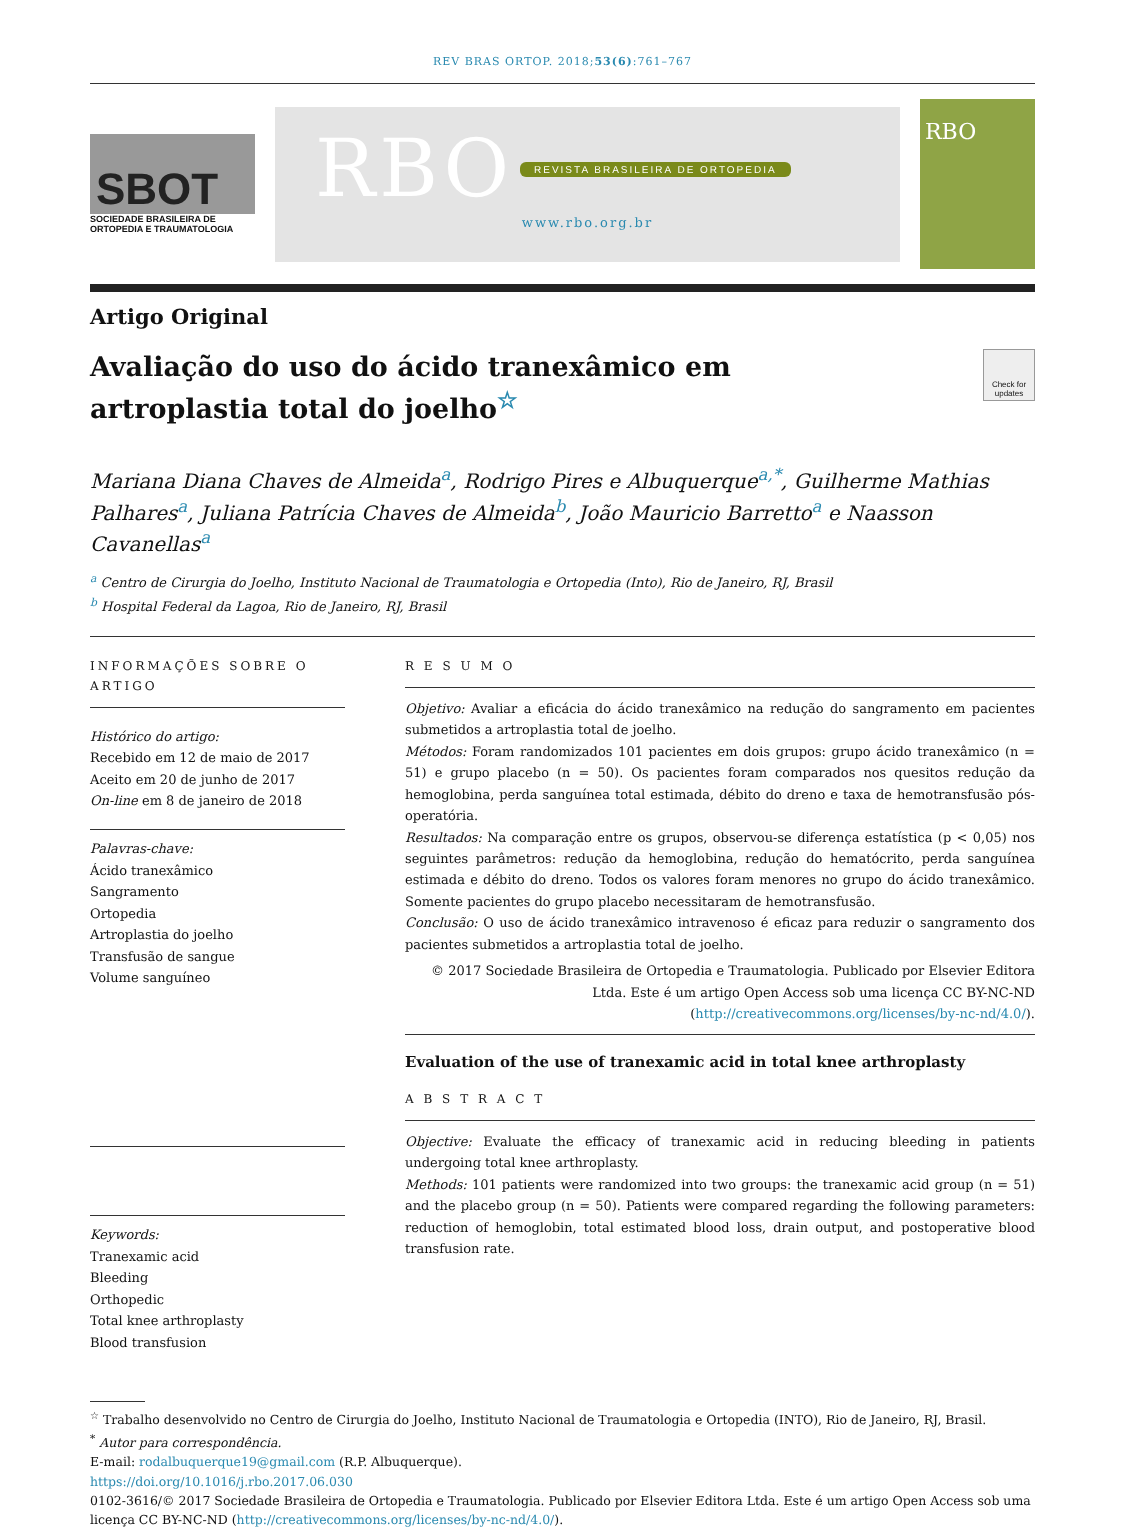REV BRAS ORTOP. 2018;53(6):761–767
SBOT
SOCIEDADE BRASILEIRA DE ORTOPEDIA E TRAUMATOLOGIA
RBO
REVISTA BRASILEIRA DE ORTOPEDIA
www.rbo.org.br
RBO
Artigo Original
Avaliação do uso do ácido tranexâmico em artroplastia total do joelho<sup>☆</sup>
Check for updates
Mariana Diana Chaves de Almeida<sup>a</sup>, Rodrigo Pires e Albuquerque<sup>a,*</sup>, Guilherme Mathias Palhares<sup>a</sup>, Juliana Patrícia Chaves de Almeida<sup>b</sup>, João Mauricio Barretto<sup>a</sup> e Naasson Cavanellas<sup>a</sup>
<sup>a</sup> Centro de Cirurgia do Joelho, Instituto Nacional de Traumatologia e Ortopedia (Into), Rio de Janeiro, RJ, Brasil
<sup>b</sup> Hospital Federal da Lagoa, Rio de Janeiro, RJ, Brasil
INFORMAÇÕES SOBRE O ARTIGO
Histórico do artigo:
Recebido em 12 de maio de 2017
Aceito em 20 de junho de 2017
On-line em 8 de janeiro de 2018
Palavras-chave:
Ácido tranexâmico
Sangramento
Ortopedia
Artroplastia do joelho
Transfusão de sangue
Volume sanguíneo
Keywords:
Tranexamic acid
Bleeding
Orthopedic
Total knee arthroplasty
Blood transfusion
R E S U M O
Objetivo: Avaliar a eficácia do ácido tranexâmico na redução do sangramento em pacientes submetidos a artroplastia total de joelho.
Métodos: Foram randomizados 101 pacientes em dois grupos: grupo ácido tranexâmico (n = 51) e grupo placebo (n = 50). Os pacientes foram comparados nos quesitos redução da hemoglobina, perda sanguínea total estimada, débito do dreno e taxa de hemotransfusão pós-operatória.
Resultados: Na comparação entre os grupos, observou-se diferença estatística (p < 0,05) nos seguintes parâmetros: redução da hemoglobina, redução do hematócrito, perda sanguínea estimada e débito do dreno. Todos os valores foram menores no grupo do ácido tranexâmico. Somente pacientes do grupo placebo necessitaram de hemotransfusão.
Conclusão: O uso de ácido tranexâmico intravenoso é eficaz para reduzir o sangramento dos pacientes submetidos a artroplastia total de joelho.
© 2017 Sociedade Brasileira de Ortopedia e Traumatologia. Publicado por Elsevier Editora Ltda. Este é um artigo Open Access sob uma licença CC BY-NC-ND (http://creativecommons.org/licenses/by-nc-nd/4.0/).
Evaluation of the use of tranexamic acid in total knee arthroplasty
A B S T R A C T
Objective: Evaluate the efficacy of tranexamic acid in reducing bleeding in patients undergoing total knee arthroplasty.
Methods: 101 patients were randomized into two groups: the tranexamic acid group (n = 51) and the placebo group (n = 50). Patients were compared regarding the following parameters: reduction of hemoglobin, total estimated blood loss, drain output, and postoperative blood transfusion rate.
<sup>☆</sup> Trabalho desenvolvido no Centro de Cirurgia do Joelho, Instituto Nacional de Traumatologia e Ortopedia (INTO), Rio de Janeiro, RJ, Brasil.
<sup>*</sup> Autor para correspondência.
E-mail: rodalbuquerque19@gmail.com (R.P. Albuquerque).
https://doi.org/10.1016/j.rbo.2017.06.030
0102-3616/© 2017 Sociedade Brasileira de Ortopedia e Traumatologia. Publicado por Elsevier Editora Ltda. Este é um artigo Open Access sob uma licença CC BY-NC-ND (http://creativecommons.org/licenses/by-nc-nd/4.0/).